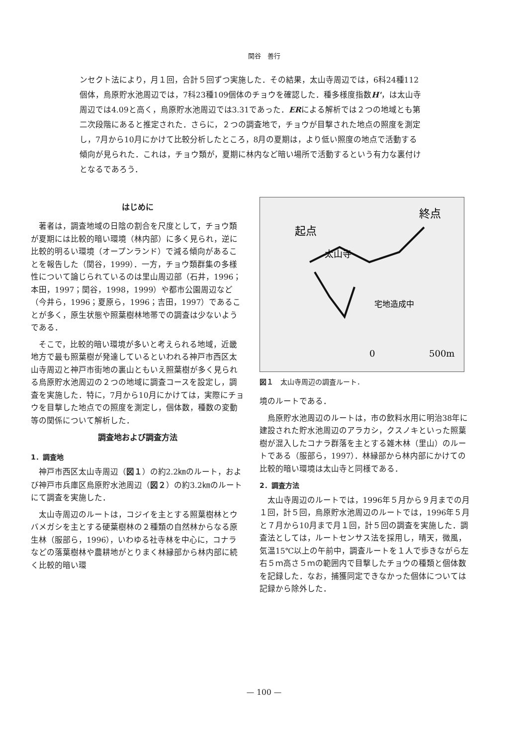関谷　善行
ンセクト法により，月１回，合計５回ずつ実施した．その結果，太山寺周辺では，6科24種112個体，烏原貯水池周辺では，7科23種109個体のチョウを確認した．種多様度指数H'，は太山寺周辺では4.09と高く，烏原貯水池周辺では3.31であった．ERによる解析では２つの地域とも第二次段階にあると推定された．さらに，２つの調査地で，チョウが目撃された地点の照度を測定し，7月から10月にかけて比較分析したところ，8月の夏期は，より低い照度の地点で活動する傾向が見られた．これは，チョウ類が，夏期に林内など暗い場所で活動するという有力な裏付けとなるであろう．
はじめに
著者は，調査地域の日陰の割合を尺度として，チョウ類が夏期には比較的暗い環境（林内部）に多く見られ，逆に比較的明るい環境（オープンランド）で減る傾向があることを報告した（関谷，1999）．一方，チョウ類群集の多様性について論じられているのは里山周辺部（石井，1996；本田，1997；関谷，1998，1999）や都市公園周辺など（今井ら，1996；夏原ら，1996；吉田，1997）であることが多く，原生状態や照葉樹林地帯での調査は少ないようである．
そこで，比較的暗い環境が多いと考えられる地域，近畿地方で最も照葉樹が発達しているといわれる神戸市西区太山寺周辺と神戸市街地の裏山ともいえ照葉樹が多く見られる烏原貯水池周辺の２つの地域に調査コースを設定し，調査を実施した．特に，7月から10月にかけては，実際にチョウを目撃した地点での照度を測定し，個体数，種数の変動等の関係について解析した．
調査地および調査方法
1．調査地
神戸市西区太山寺周辺（図１）の約2.2㎞のルート，および神戸市兵庫区烏原貯水池周辺（図２）の約3.2㎞のルートにて調査を実施した．
太山寺周辺のルートは，コジイを主とする照葉樹林とウバメガシを主とする硬葉樹林の２種類の自然林からなる原生林（服部ら，1996），いわゆる社寺林を中心に，コナラなどの落葉樹林や農耕地がとりまく林縁部から林内部に続く比較的暗い環
終点
起点
太山寺
宅地造成中
0
500m
図１　太山寺周辺の調査ルート．
境のルートである．
烏原貯水池周辺のルートは，市の飲料水用に明治38年に建設された貯水池周辺のアラカシ，クスノキといった照葉樹が混入したコナラ群落を主とする雑木林（里山）のルートである（服部ら，1997）．林縁部から林内部にかけての比較的暗い環境は太山寺と同様である．
2．調査方法
太山寺周辺のルートでは，1996年５月から９月までの月１回，計５回，烏原貯水池周辺のルートでは，1996年５月と７月から10月まで月１回，計５回の調査を実施した．調査法としては，ルートセンサス法を採用し，晴天，微風，気温15℃以上の午前中，調査ルートを１人で歩きながら左右５ｍ高さ５ｍの範囲内で目撃したチョウの種類と個体数を記録した．なお，捕獲同定できなかった個体については記録から除外した．
— 100 —